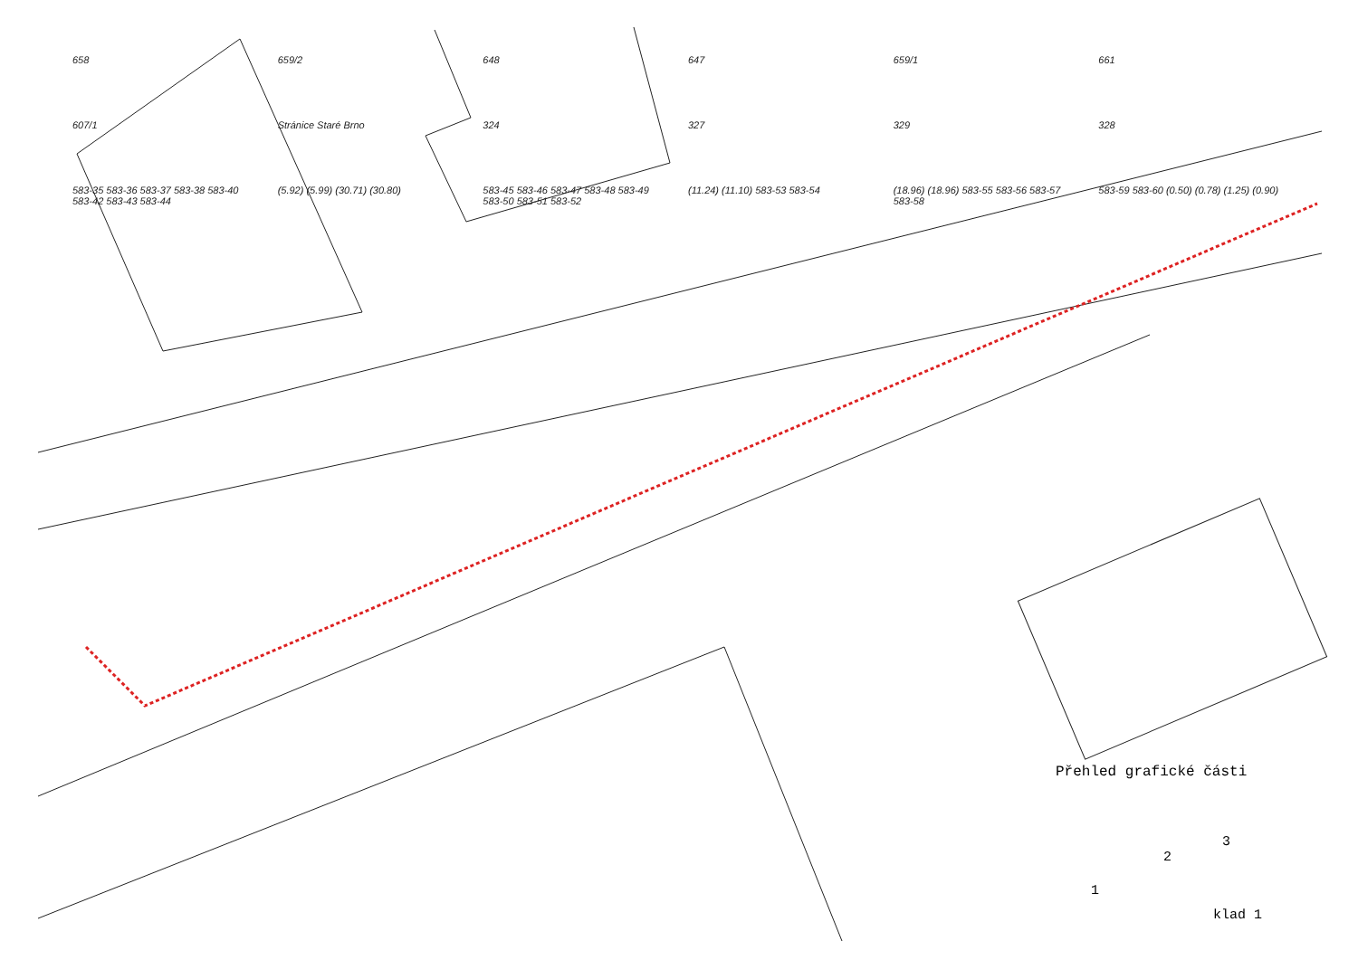658 659/2 648 647 659/1 661 607/1 Stránice Staré Brno 324 327 329 328 583-35 583-36 583-37 583-38 583-40 583-42 583-43 583-44 (5.92) (5.99) (30.71) (30.80) 583-45 583-46 583-47 583-48 583-49 583-50 583-51 583-52 (11.24) (11.10) 583-53 583-54 (18.96) (18.96) 583-55 583-56 583-57 583-58 583-59 583-60 (0.50) (0.78) (1.25) (0.90)
Přehled grafické části
3
2
1
klad 1